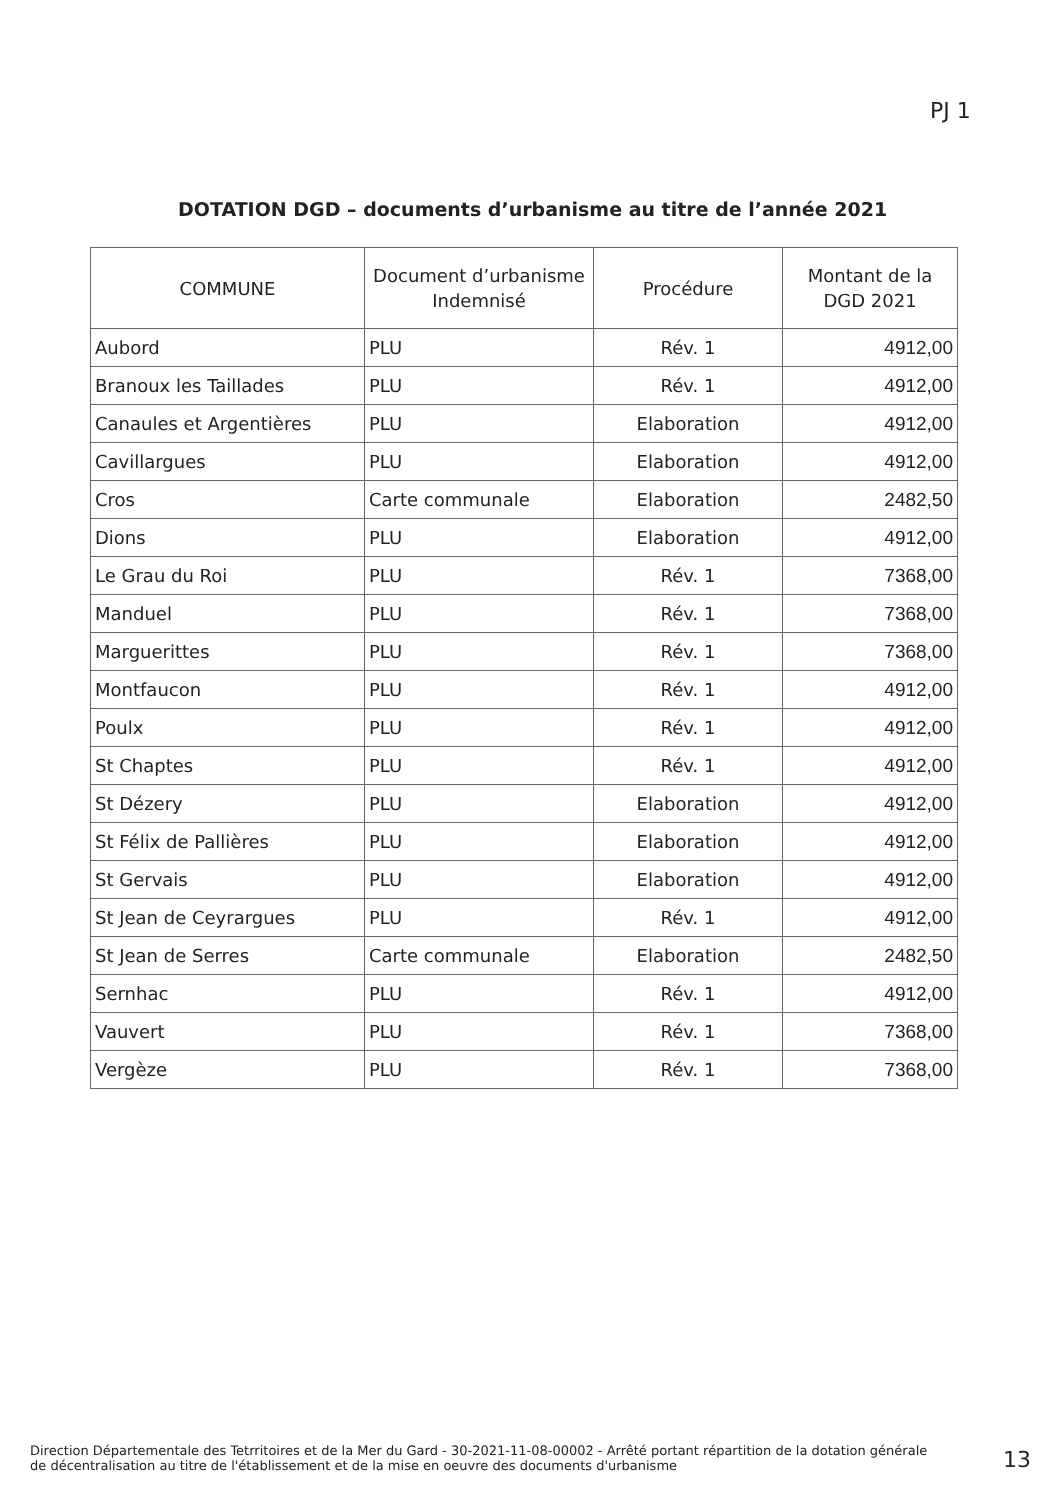PJ 1
DOTATION DGD – documents d’urbanisme au titre de l’année 2021
| COMMUNE | Document d’urbanisme Indemnisé | Procédure | Montant de la DGD 2021 |
| --- | --- | --- | --- |
| Aubord | PLU | Rév. 1 | 4912,00 |
| Branoux les Taillades | PLU | Rév. 1 | 4912,00 |
| Canaules et Argentières | PLU | Elaboration | 4912,00 |
| Cavillargues | PLU | Elaboration | 4912,00 |
| Cros | Carte communale | Elaboration | 2482,50 |
| Dions | PLU | Elaboration | 4912,00 |
| Le Grau du Roi | PLU | Rév. 1 | 7368,00 |
| Manduel | PLU | Rév. 1 | 7368,00 |
| Marguerittes | PLU | Rév. 1 | 7368,00 |
| Montfaucon | PLU | Rév. 1 | 4912,00 |
| Poulx | PLU | Rév. 1 | 4912,00 |
| St Chaptes | PLU | Rév. 1 | 4912,00 |
| St Dézery | PLU | Elaboration | 4912,00 |
| St Félix de Pallières | PLU | Elaboration | 4912,00 |
| St Gervais | PLU | Elaboration | 4912,00 |
| St Jean de Ceyrargues | PLU | Rév. 1 | 4912,00 |
| St Jean de Serres | Carte communale | Elaboration | 2482,50 |
| Sernhac | PLU | Rév. 1 | 4912,00 |
| Vauvert | PLU | Rév. 1 | 7368,00 |
| Vergèze | PLU | Rév. 1 | 7368,00 |
Direction Départementale des Tetrritoires et de la Mer du Gard - 30-2021-11-08-00002 - Arrêté portant répartition de la dotation générale de décentralisation au titre de l'établissement et de la mise en oeuvre des documents d'urbanisme
13